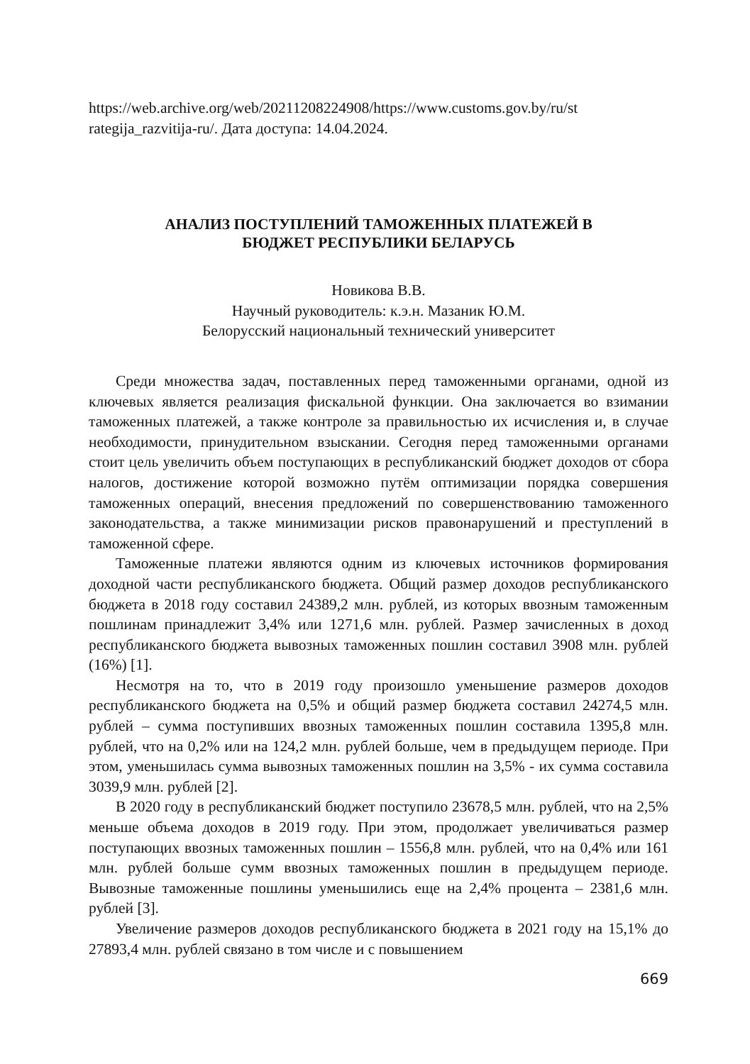https://web.archive.org/web/20211208224908/https://www.customs.gov.by/ru/st rategija_razvitija-ru/. Дата доступа: 14.04.2024.
АНАЛИЗ ПОСТУПЛЕНИЙ ТАМОЖЕННЫХ ПЛАТЕЖЕЙ В
БЮДЖЕТ РЕСПУБЛИКИ БЕЛАРУСЬ
Новикова В.В.
Научный руководитель: к.э.н. Мазаник Ю.М.
Белорусский национальный технический университет
Среди множества задач, поставленных перед таможенными органами, одной из ключевых является реализация фискальной функции. Она заключается во взимании таможенных платежей, а также контроле за правильностью их исчисления и, в случае необходимости, принудительном взыскании. Сегодня перед таможенными органами стоит цель увеличить объем поступающих в республиканский бюджет доходов от сбора налогов, достижение которой возможно путём оптимизации порядка совершения таможенных операций, внесения предложений по совершенствованию таможенного законодательства, а также минимизации рисков правонарушений и преступлений в таможенной сфере.
Таможенные платежи являются одним из ключевых источников формирования доходной части республиканского бюджета. Общий размер доходов республиканского бюджета в 2018 году составил 24389,2 млн. рублей, из которых ввозным таможенным пошлинам принадлежит 3,4% или 1271,6 млн. рублей. Размер зачисленных в доход республиканского бюджета вывозных таможенных пошлин составил 3908 млн. рублей (16%) [1].
Несмотря на то, что в 2019 году произошло уменьшение размеров доходов республиканского бюджета на 0,5% и общий размер бюджета составил 24274,5 млн. рублей – сумма поступивших ввозных таможенных пошлин составила 1395,8 млн. рублей, что на 0,2% или на 124,2 млн. рублей больше, чем в предыдущем периоде. При этом, уменьшилась сумма вывозных таможенных пошлин на 3,5% - их сумма составила 3039,9 млн. рублей [2].
В 2020 году в республиканский бюджет поступило 23678,5 млн. рублей, что на 2,5% меньше объема доходов в 2019 году. При этом, продолжает увеличиваться размер поступающих ввозных таможенных пошлин – 1556,8 млн. рублей, что на 0,4% или 161 млн. рублей больше сумм ввозных таможенных пошлин в предыдущем периоде. Вывозные таможенные пошлины уменьшились еще на 2,4% процента – 2381,6 млн. рублей [3].
Увеличение размеров доходов республиканского бюджета в 2021 году на 15,1% до 27893,4 млн. рублей связано в том числе и с повышением
669